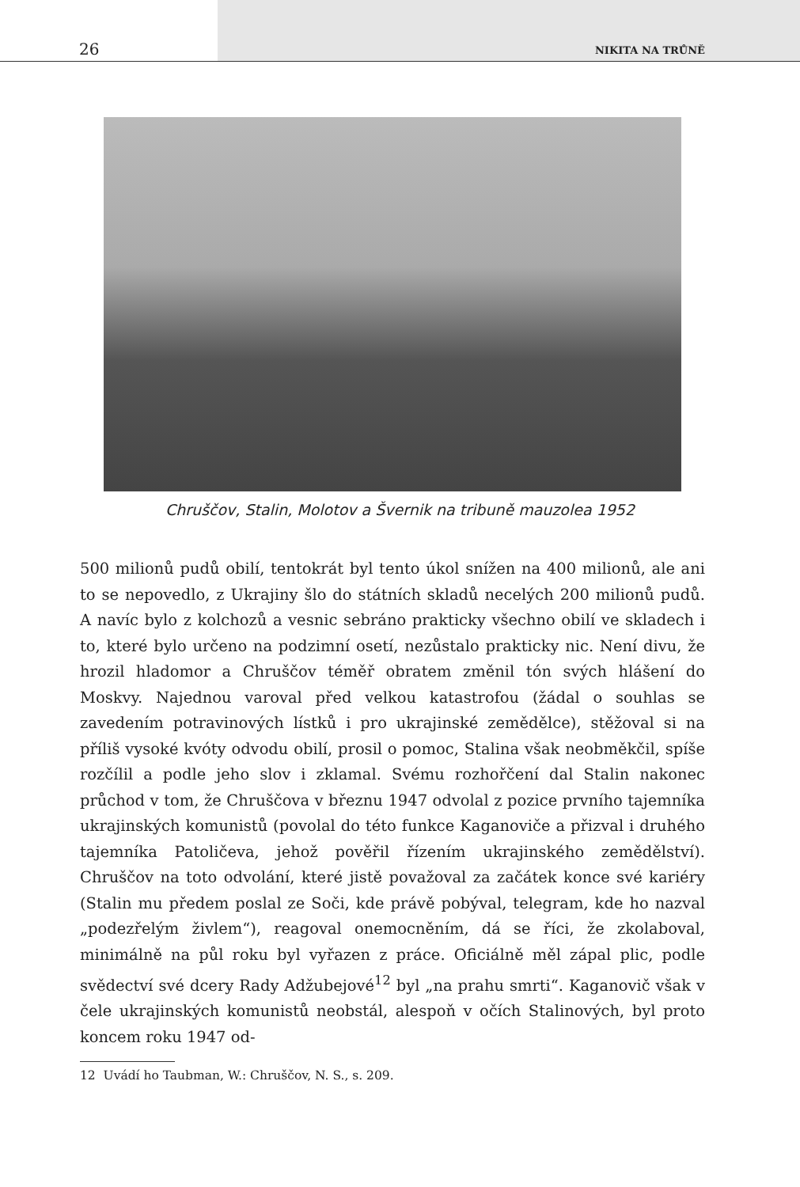26 NIKITA NA TRŮNĚ
Chruščov, Stalin, Molotov a Švernik na tribuně mauzolea 1952
500 milionů pudů obilí, tentokrát byl tento úkol snížen na 400 milionů, ale ani to se nepovedlo, z Ukrajiny šlo do státních skladů necelých 200 milionů pudů. A navíc bylo z kolchozů a vesnic sebráno prakticky všechno obilí ve skladech i to, které bylo určeno na podzimní osetí, nezůstalo prakticky nic. Není divu, že hrozil hladomor a Chruščov téměř obratem změnil tón svých hlášení do Moskvy. Najednou varoval před velkou katastrofou (žádal o souhlas se zavedením potravinových lístků i pro ukrajinské zemědělce), stěžoval si na příliš vysoké kvóty odvodu obilí, prosil o pomoc, Stalina však neobměkčil, spíše rozčílil a podle jeho slov i zklamal. Svému rozhořčení dal Stalin nakonec průchod v tom, že Chruščova v březnu 1947 odvolal z pozice prvního tajemníka ukrajinských komunistů (povolal do této funkce Kaganoviče a přizval i druhého tajemníka Patoličeva, jehož pověřil řízením ukrajinského zemědělství). Chruščov na toto odvolání, které jistě považoval za začátek konce své kariéry (Stalin mu předem poslal ze Soči, kde právě pobýval, telegram, kde ho nazval „podezřelým živlem“), reagoval onemocněním, dá se říci, že zkolaboval, minimálně na půl roku byl vyřazen z práce. Oficiálně měl zápal plic, podle svědectví své dcery Rady Adžubejové<sup>12</sup> byl „na prahu smrti“. Kaganovič však v čele ukrajinských komunistů neobstál, alespoň v očích Stalinových, byl proto koncem roku 1947 od-
12 Uvádí ho Taubman, W.: Chruščov, N. S., s. 209.